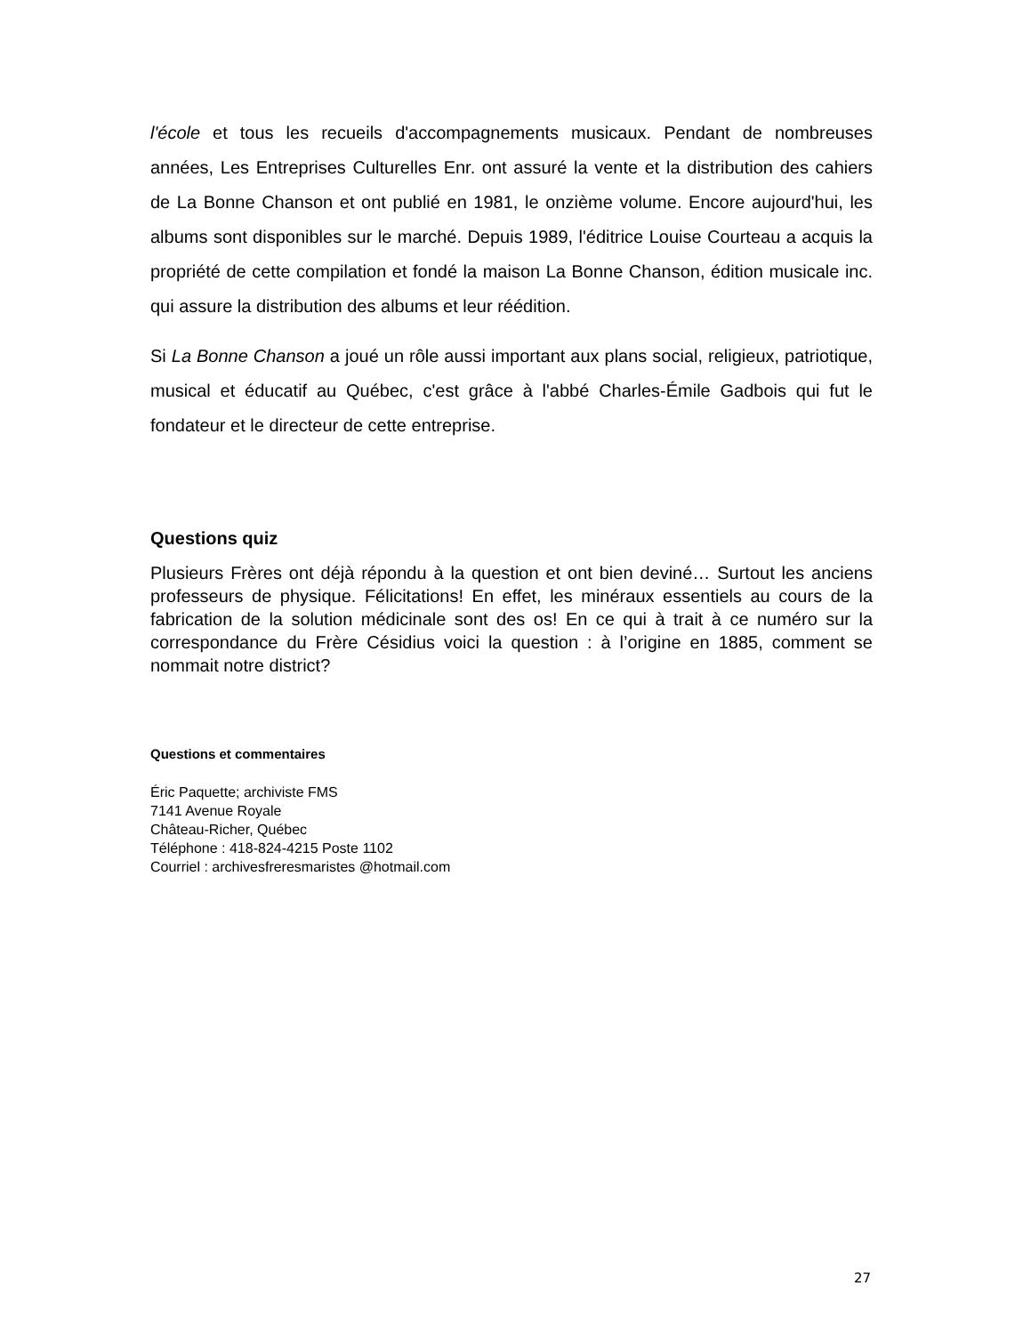l'école et tous les recueils d'accompagnements musicaux. Pendant de nombreuses années, Les Entreprises Culturelles Enr. ont assuré la vente et la distribution des cahiers de La Bonne Chanson et ont publié en 1981, le onzième volume. Encore aujourd'hui, les albums sont disponibles sur le marché. Depuis 1989, l'éditrice Louise Courteau a acquis la propriété de cette compilation et fondé la maison La Bonne Chanson, édition musicale inc. qui assure la distribution des albums et leur réédition.
Si La Bonne Chanson a joué un rôle aussi important aux plans social, religieux, patriotique, musical et éducatif au Québec, c'est grâce à l'abbé Charles-Émile Gadbois qui fut le fondateur et le directeur de cette entreprise.
Questions quiz
Plusieurs Frères ont déjà répondu à la question et ont bien deviné… Surtout les anciens professeurs de physique. Félicitations! En effet, les minéraux essentiels au cours de la fabrication de la solution médicinale sont des os! En ce qui à trait à ce numéro sur la correspondance du Frère Césidius voici la question : à l’origine en 1885, comment se nommait notre district?
Questions et commentaires
Éric Paquette; archiviste FMS
7141 Avenue Royale
Château-Richer, Québec
Téléphone : 418-824-4215 Poste 1102
Courriel : archivesfreresmaristes @hotmail.com
27